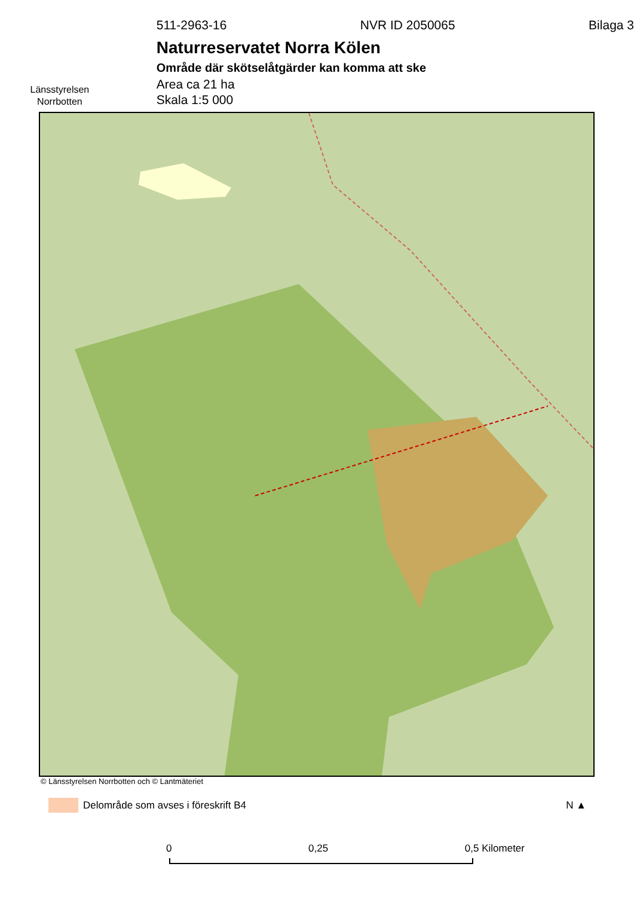Länsstyrelsen
Norrbotten
511-2963-16 NVR ID 2050065 Bilaga 3
Naturreservatet Norra Kölen
Område där skötselåtgärder kan komma att ske
Area ca 21 ha
Skala 1:5 000
© Länsstyrelsen Norrbotten och © Lantmäteriet
Delområde som avses i föreskrift B4 N ▲
0 0,25 0,5 Kilometer